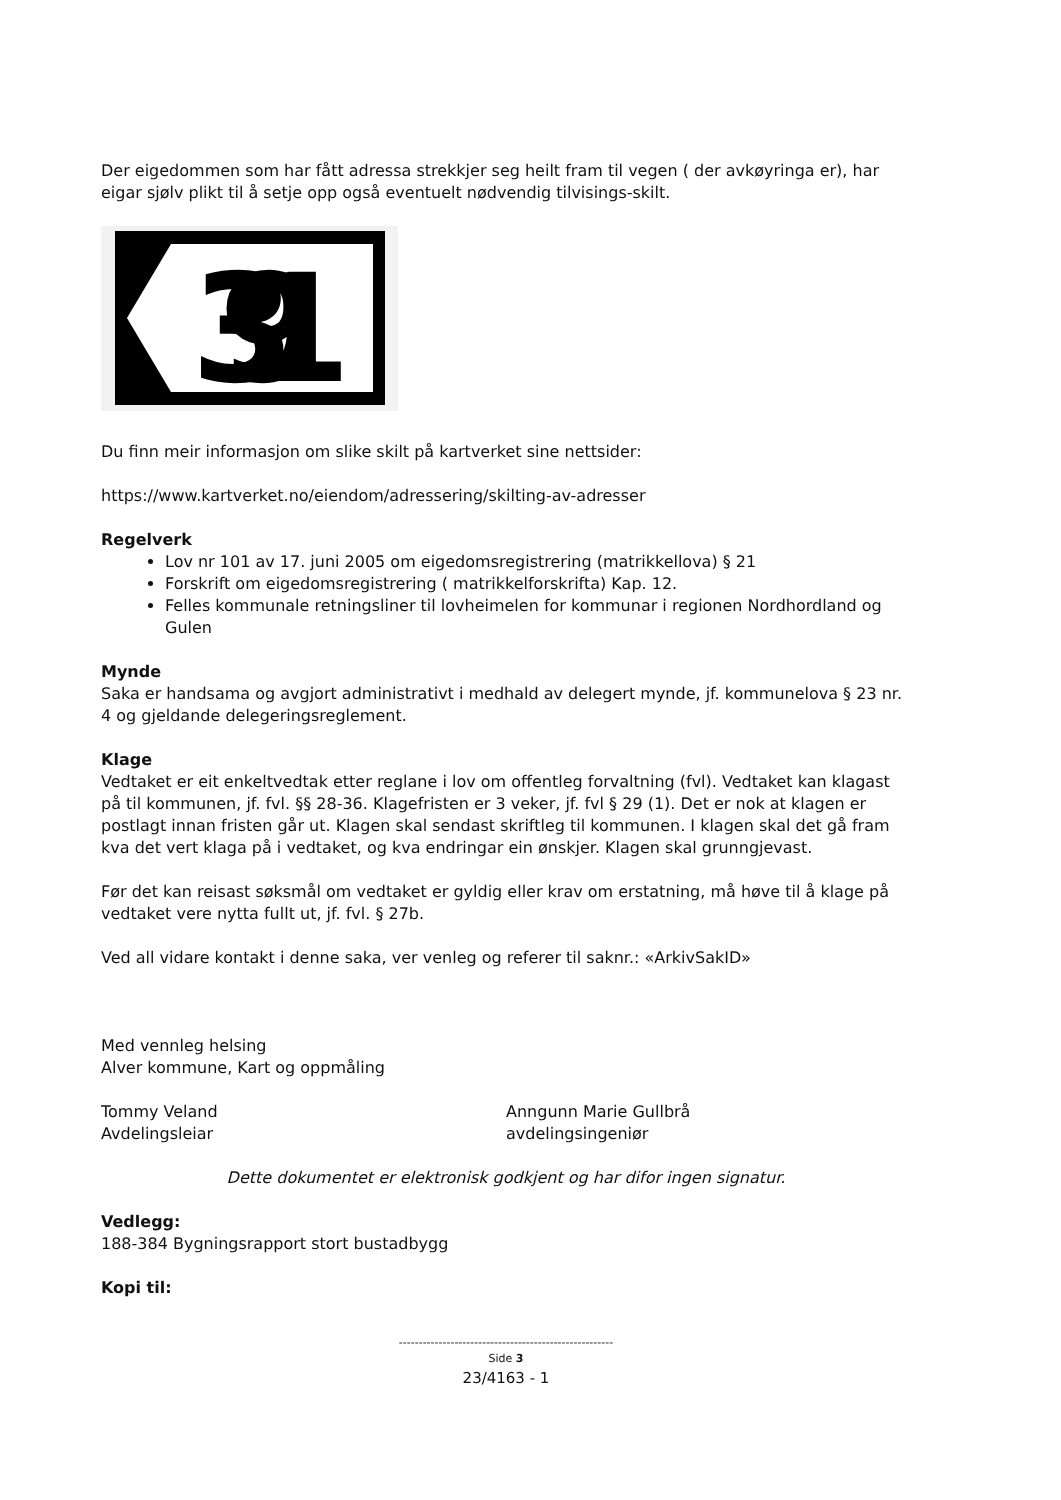Der eigedommen som har fått adressa strekkjer seg heilt fram til vegen ( der avkøyringa er), har eigar sjølv plikt til å setje opp også eventuelt nødvendig tilvisings-skilt.
391
Du finn meir informasjon om slike skilt på kartverket sine nettsider:
https://www.kartverket.no/eiendom/adressering/skilting-av-adresser
Regelverk
Lov nr 101 av 17. juni 2005 om eigedomsregistrering (matrikkellova) § 21
Forskrift om eigedomsregistrering ( matrikkelforskrifta) Kap. 12.
Felles kommunale retningsliner til lovheimelen for kommunar i regionen Nordhordland og Gulen
Mynde
Saka er handsama og avgjort administrativt i medhald av delegert mynde, jf. kommunelova § 23 nr. 4 og gjeldande delegeringsreglement.
Klage
Vedtaket er eit enkeltvedtak etter reglane i lov om offentleg forvaltning (fvl). Vedtaket kan klagast på til kommunen, jf. fvl. §§ 28-36. Klagefristen er 3 veker, jf. fvl § 29 (1). Det er nok at klagen er postlagt innan fristen går ut. Klagen skal sendast skriftleg til kommunen. I klagen skal det gå fram kva det vert klaga på i vedtaket, og kva endringar ein ønskjer. Klagen skal grunngjevast.
Før det kan reisast søksmål om vedtaket er gyldig eller krav om erstatning, må høve til å klage på vedtaket vere nytta fullt ut, jf. fvl. § 27b.
Ved all vidare kontakt i denne saka, ver venleg og referer til saknr.: «ArkivSakID»
Med vennleg helsing
Alver kommune, Kart og oppmåling
Tommy Veland
Avdelingsleiar
Anngunn Marie Gullbrå
avdelingsingeniør
Dette dokumentet er elektronisk godkjent og har difor ingen signatur.
Vedlegg:
188-384 Bygningsrapport stort bustadbygg
Kopi til:
------------------------------------------------------
Side 3
23/4163 - 1